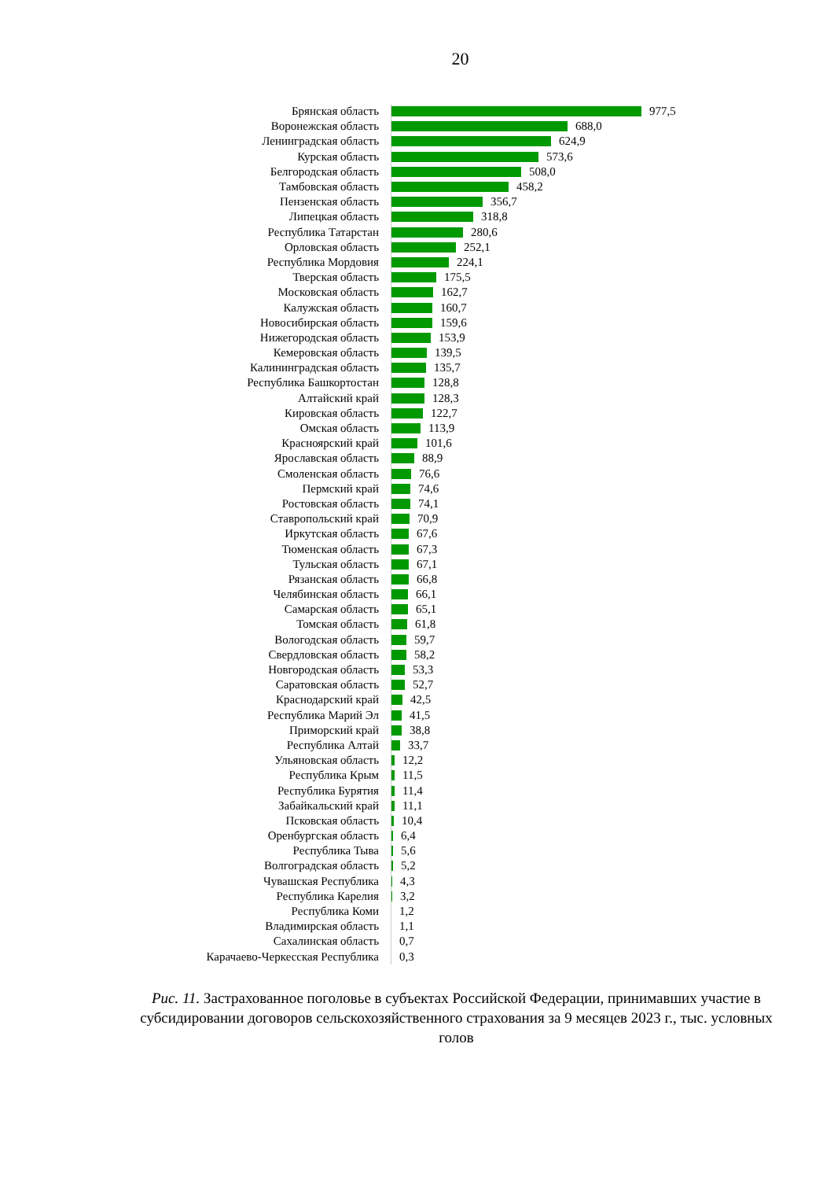20
Брянская область
977,5
Воронежская область
688,0
Ленинградская область
624,9
Курская область
573,6
Белгородская область
508,0
Тамбовская область
458,2
Пензенская область
356,7
Липецкая область
318,8
Республика Татарстан
280,6
Орловская область
252,1
Республика Мордовия
224,1
Тверская область
175,5
Московская область
162,7
Калужская область
160,7
Новосибирская область
159,6
Нижегородская область
153,9
Кемеровская область
139,5
Калининградская область
135,7
Республика Башкортостан
128,8
Алтайский край
128,3
Кировская область
122,7
Омская область
113,9
Красноярский край
101,6
Ярославская область
88,9
Смоленская область
76,6
Пермский край
74,6
Ростовская область
74,1
Ставропольский край
70,9
Иркутская область
67,6
Тюменская область
67,3
Тульская область
67,1
Рязанская область
66,8
Челябинская область
66,1
Самарская область
65,1
Томская область
61,8
Вологодская область
59,7
Свердловская область
58,2
Новгородская область
53,3
Саратовская область
52,7
Краснодарский край
42,5
Республика Марий Эл
41,5
Приморский край
38,8
Республика Алтай
33,7
Ульяновская область
12,2
Республика Крым
11,5
Республика Бурятия
11,4
Забайкальский край
11,1
Псковская область
10,4
Оренбургская область
6,4
Республика Тыва
5,6
Волгоградская область
5,2
Чувашская Республика
4,3
Республика Карелия
3,2
Республика Коми
1,2
Владимирская область
1,1
Сахалинская область
0,7
Карачаево-Черкесская Республика
0,3
Рис. 11. Застрахованное поголовье в субъектах Российской Федерации, принимавших участие в субсидировании договоров сельскохозяйственного страхования за 9 месяцев 2023 г., тыс. условных голов